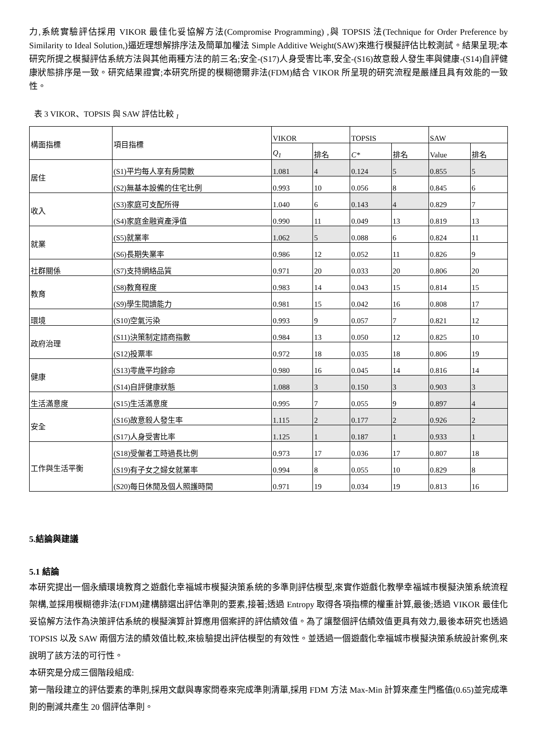力,系統實驗評估採用 VIKOR 最佳化妥協解方法(Compromise Programming) ,與 TOPSIS 法(Technique for Order Preference by Similarity to Ideal Solution,)逼近理想解排序法及簡單加權法 Simple Additive Weight(SAW)來進行模擬評估比較測試。結果呈現;本研究所提之模擬評估系統方法與其他兩種方法的前三名;安全-(S17)人身受害比率,安全-(S16)故意殺人發生率與健康-(S14)自評健康狀態排序是一致。研究結果證實;本研究所提的模糊德爾非法(FDM)結合 VIKOR 所呈現的研究流程是嚴謹且具有效能的一致性。
表 3 VIKOR、TOPSIS 與 SAW 評估比較 <sub>1</sub>
| 構面指標 | 項目指標 | VIKOR | | TOPSIS | | SAW | |
| | | Q<sub>1</sub> | 排名 | C* | 排名 | Value | 排名 |
| 居住 | (S1)平均每人享有房間數 | 1.081 | 4 | 0.124 | 5 | 0.855 | 5 |
| | (S2)無基本設備的住宅比例 | 0.993 | 10 | 0.056 | 8 | 0.845 | 6 |
| 收入 | (S3)家庭可支配所得 | 1.040 | 6 | 0.143 | 4 | 0.829 | 7 |
| | (S4)家庭金融資產淨值 | 0.990 | 11 | 0.049 | 13 | 0.819 | 13 |
| 就業 | (S5)就業率 | 1.062 | 5 | 0.088 | 6 | 0.824 | 11 |
| | (S6)長期失業率 | 0.986 | 12 | 0.052 | 11 | 0.826 | 9 |
| 社群關係 | (S7)支持網絡品質 | 0.971 | 20 | 0.033 | 20 | 0.806 | 20 |
| 教育 | (S8)教育程度 | 0.983 | 14 | 0.043 | 15 | 0.814 | 15 |
| | (S9)學生閱讀能力 | 0.981 | 15 | 0.042 | 16 | 0.808 | 17 |
| 環境 | (S10)空氣污染 | 0.993 | 9 | 0.057 | 7 | 0.821 | 12 |
| 政府治理 | (S11)決策制定諮商指數 | 0.984 | 13 | 0.050 | 12 | 0.825 | 10 |
| | (S12)投票率 | 0.972 | 18 | 0.035 | 18 | 0.806 | 19 |
| 健康 | (S13)零歲平均餘命 | 0.980 | 16 | 0.045 | 14 | 0.816 | 14 |
| | (S14)自評健康狀態 | 1.088 | 3 | 0.150 | 3 | 0.903 | 3 |
| 生活滿意度 | (S15)生活滿意度 | 0.995 | 7 | 0.055 | 9 | 0.897 | 4 |
| 安全 | (S16)故意殺人發生率 | 1.115 | 2 | 0.177 | 2 | 0.926 | 2 |
| | (S17)人身受害比率 | 1.125 | 1 | 0.187 | 1 | 0.933 | 1 |
| 工作與生活平衡 | (S18)受僱者工時過長比例 | 0.973 | 17 | 0.036 | 17 | 0.807 | 18 |
| | (S19)有子女之婦女就業率 | 0.994 | 8 | 0.055 | 10 | 0.829 | 8 |
| | (S20)每日休閒及個人照護時間 | 0.971 | 19 | 0.034 | 19 | 0.813 | 16 |
5.結論與建議
5.1 結論
本研究提出一個永續環境教育之遊戲化幸福城市模擬決策系統的多準則評估模型,來實作遊戲化教學幸福城市模擬決策系統流程架構,並採用模糊德非法(FDM)建構篩選出評估準則的要素,接著;透過 Entropy 取得各項指標的權重計算,最後;透過 VIKOR 最佳化妥協解方法作為決策評估系統的模擬演算計算應用個案評的評估績效值。為了讓整個評估績效值更具有效力,最後本研究也透過 TOPSIS 以及 SAW 兩個方法的績效值比較,來檢驗提出評估模型的有效性。並透過一個遊戲化幸福城市模擬決策系統設計案例,來說明了該方法的可行性。
本研究是分成三個階段組成:
第一階段建立的評估要素的準則,採用文獻與專家問卷來完成準則清單,採用 FDM 方法 Max-Min 計算來產生門檻值(0.65)並完成準則的刪減共產生 20 個評估準則。